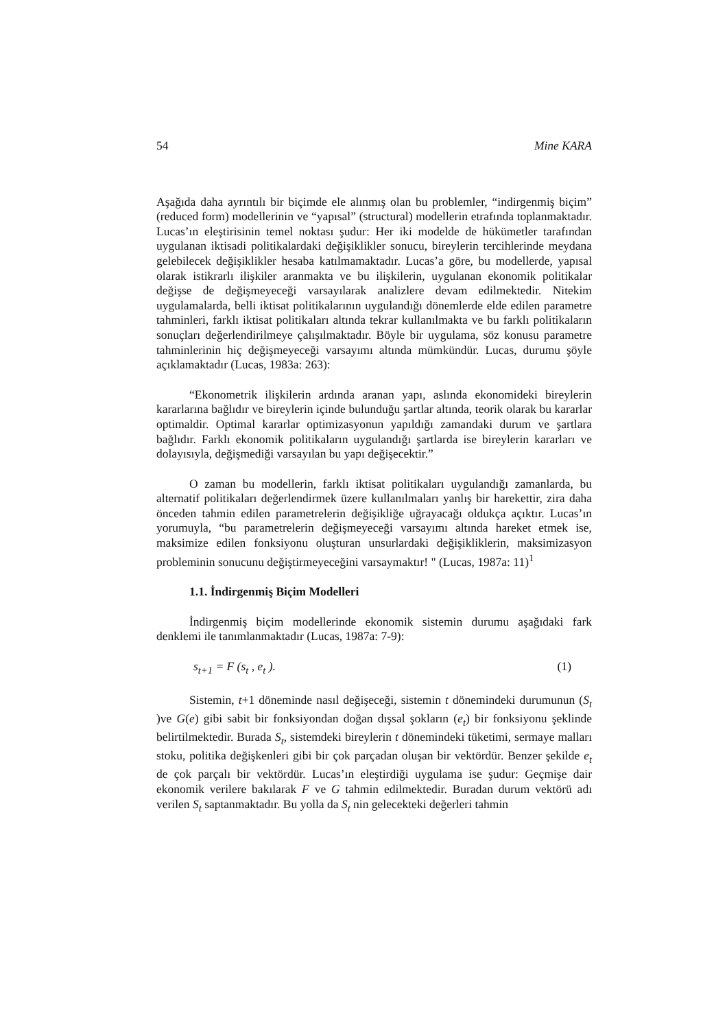54 Mine KARA
Aşağıda daha ayrıntılı bir biçimde ele alınmış olan bu problemler, “indirgenmiş biçim” (reduced form) modellerinin ve “yapısal” (structural) modellerin etrafında toplanmaktadır. Lucas’ın eleştirisinin temel noktası şudur: Her iki modelde de hükümetler tarafından uygulanan iktisadi politikalardaki değişiklikler sonucu, bireylerin tercihlerinde meydana gelebilecek değişiklikler hesaba katılmamaktadır. Lucas’a göre, bu modellerde, yapısal olarak istikrarlı ilişkiler aranmakta ve bu ilişkilerin, uygulanan ekonomik politikalar değişse de değişmeyeceği varsayılarak analizlere devam edilmektedir. Nitekim uygulamalarda, belli iktisat politikalarının uygulandığı dönemlerde elde edilen parametre tahminleri, farklı iktisat politikaları altında tekrar kullanılmakta ve bu farklı politikaların sonuçları değerlendirilmeye çalışılmaktadır. Böyle bir uygulama, söz konusu parametre tahminlerinin hiç değişmeyeceği varsayımı altında mümkündür. Lucas, durumu şöyle açıklamaktadır (Lucas, 1983a: 263):
“Ekonometrik ilişkilerin ardında aranan yapı, aslında ekonomideki bireylerin kararlarına bağlıdır ve bireylerin içinde bulunduğu şartlar altında, teorik olarak bu kararlar optimaldir. Optimal kararlar optimizasyonun yapıldığı zamandaki durum ve şartlara bağlıdır. Farklı ekonomik politikaların uygulandığı şartlarda ise bireylerin kararları ve dolayısıyla, değişmediği varsayılan bu yapı değişecektir.”
O zaman bu modellerin, farklı iktisat politikaları uygulandığı zamanlarda, bu alternatif politikaları değerlendirmek üzere kullanılmaları yanlış bir harekettir, zira daha önceden tahmin edilen parametrelerin değişikliğe uğrayacağı oldukça açıktır. Lucas’ın yorumuyla, “bu parametrelerin değişmeyeceği varsayımı altında hareket etmek ise, maksimize edilen fonksiyonu oluşturan unsurlardaki değişikliklerin, maksimizasyon probleminin sonucunu değiştirmeyeceğini varsaymaktır! " (Lucas, 1987a: 11)<sup>1</sup>
1.1. İndirgenmiş Biçim Modelleri
İndirgenmiş biçim modellerinde ekonomik sistemin durumu aşağıdaki fark denklemi ile tanımlanmaktadır (Lucas, 1987a: 7-9):
s<sub>t+1</sub> = F (s<sub>t</sub> , e<sub>t</sub> ). (1)
Sistemin, t+1 döneminde nasıl değişeceği, sistemin t dönemindeki durumunun (S<sub>t</sub> )ve G(e) gibi sabit bir fonksiyondan doğan dışsal şokların (e<sub>t</sub>) bir fonksiyonu şeklinde belirtilmektedir. Burada S<sub>t</sub>, sistemdeki bireylerin t dönemindeki tüketimi, sermaye malları stoku, politika değişkenleri gibi bir çok parçadan oluşan bir vektördür. Benzer şekilde e<sub>t</sub> de çok parçalı bir vektördür. Lucas’ın eleştirdiği uygulama ise şudur: Geçmişe dair ekonomik verilere bakılarak F ve G tahmin edilmektedir. Buradan durum vektörü adı verilen S<sub>t</sub> saptanmaktadır. Bu yolla da S<sub>t</sub> nin gelecekteki değerleri tahmin